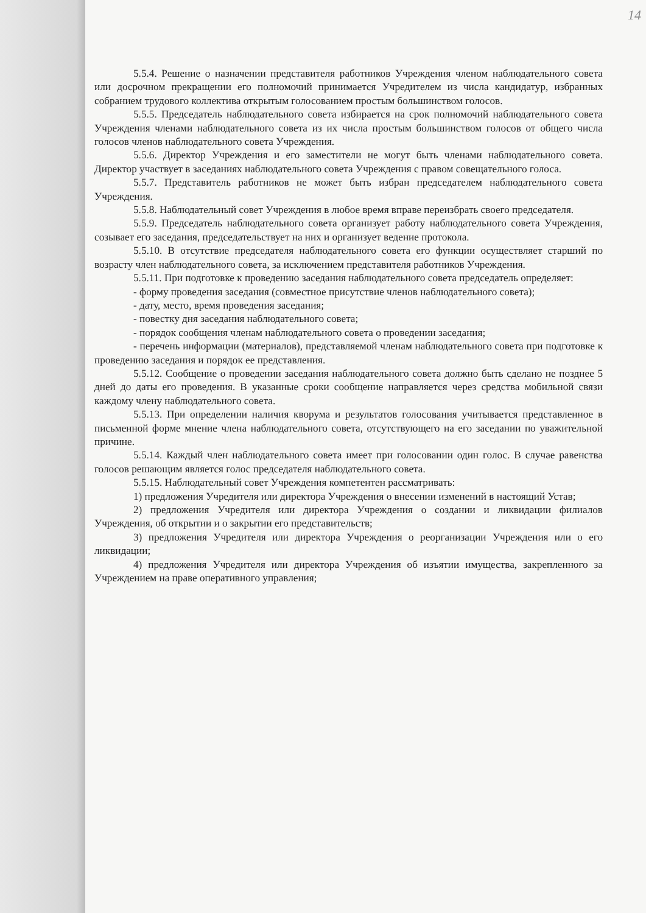14
5.5.4. Решение о назначении представителя работников Учреждения членом наблюдательного совета или досрочном прекращении его полномочий принимается Учредителем из числа кандидатур, избранных собранием трудового коллектива открытым голосованием простым большинством голосов.
5.5.5. Председатель наблюдательного совета избирается на срок полномочий наблюдательного совета Учреждения членами наблюдательного совета из их числа простым большинством голосов от общего числа голосов членов наблюдательного совета Учреждения.
5.5.6. Директор Учреждения и его заместители не могут быть членами наблюдательного совета. Директор участвует в заседаниях наблюдательного совета Учреждения с правом совещательного голоса.
5.5.7. Представитель работников не может быть избран председателем наблюдательного совета Учреждения.
5.5.8. Наблюдательный совет Учреждения в любое время вправе переизбрать своего председателя.
5.5.9. Председатель наблюдательного совета организует работу наблюдательного совета Учреждения, созывает его заседания, председательствует на них и организует ведение протокола.
5.5.10. В отсутствие председателя наблюдательного совета его функции осуществляет старший по возрасту член наблюдательного совета, за исключением представителя работников Учреждения.
5.5.11. При подготовке к проведению заседания наблюдательного совета председатель определяет:
- форму проведения заседания (совместное присутствие членов наблюдательного совета);
- дату, место, время проведения заседания;
- повестку дня заседания наблюдательного совета;
- порядок сообщения членам наблюдательного совета о проведении заседания;
- перечень информации (материалов), представляемой членам наблюдательного совета при подготовке к проведению заседания и порядок ее представления.
5.5.12. Сообщение о проведении заседания наблюдательного совета должно быть сделано не позднее 5 дней до даты его проведения. В указанные сроки сообщение направляется через средства мобильной связи каждому члену наблюдательного совета.
5.5.13. При определении наличия кворума и результатов голосования учитывается представленное в письменной форме мнение члена наблюдательного совета, отсутствующего на его заседании по уважительной причине.
5.5.14. Каждый член наблюдательного совета имеет при голосовании один голос. В случае равенства голосов решающим является голос председателя наблюдательного совета.
5.5.15. Наблюдательный совет Учреждения компетентен рассматривать:
1) предложения Учредителя или директора Учреждения о внесении изменений в настоящий Устав;
2) предложения Учредителя или директора Учреждения о создании и ликвидации филиалов Учреждения, об открытии и о закрытии его представительств;
3) предложения Учредителя или директора Учреждения о реорганизации Учреждения или о его ликвидации;
4) предложения Учредителя или директора Учреждения об изъятии имущества, закрепленного за Учреждением на праве оперативного управления;